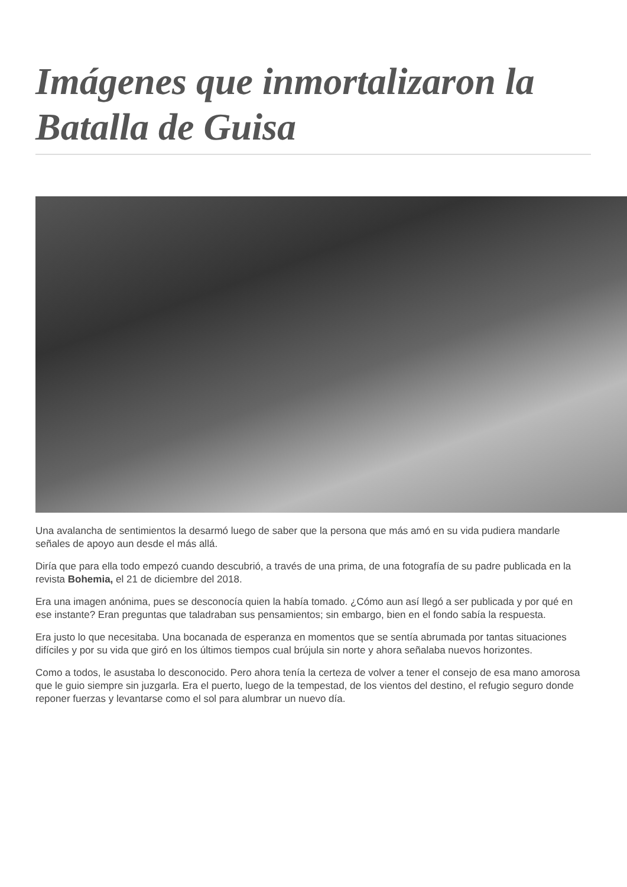Imágenes que inmortalizaron la Batalla de Guisa
Una avalancha de sentimientos la desarmó luego de saber que la persona que más amó en su vida pudiera mandarle señales de apoyo aun desde el más allá.
Diría que para ella todo empezó cuando descubrió, a través de una prima, de una fotografía de su padre publicada en la revista Bohemia, el 21 de diciembre del 2018.
Era una imagen anónima, pues se desconocía quien la había tomado. ¿Cómo aun así llegó a ser publicada y por qué en ese instante? Eran preguntas que taladraban sus pensamientos; sin embargo, bien en el fondo sabía la respuesta.
Era justo lo que necesitaba. Una bocanada de esperanza en momentos que se sentía abrumada por tantas situaciones difíciles y por su vida que giró en los últimos tiempos cual brújula sin norte y ahora señalaba nuevos horizontes.
Como a todos, le asustaba lo desconocido. Pero ahora tenía la certeza de volver a tener el consejo de esa mano amorosa que le guio siempre sin juzgarla. Era el puerto, luego de la tempestad, de los vientos del destino, el refugio seguro donde reponer fuerzas y levantarse como el sol para alumbrar un nuevo día.